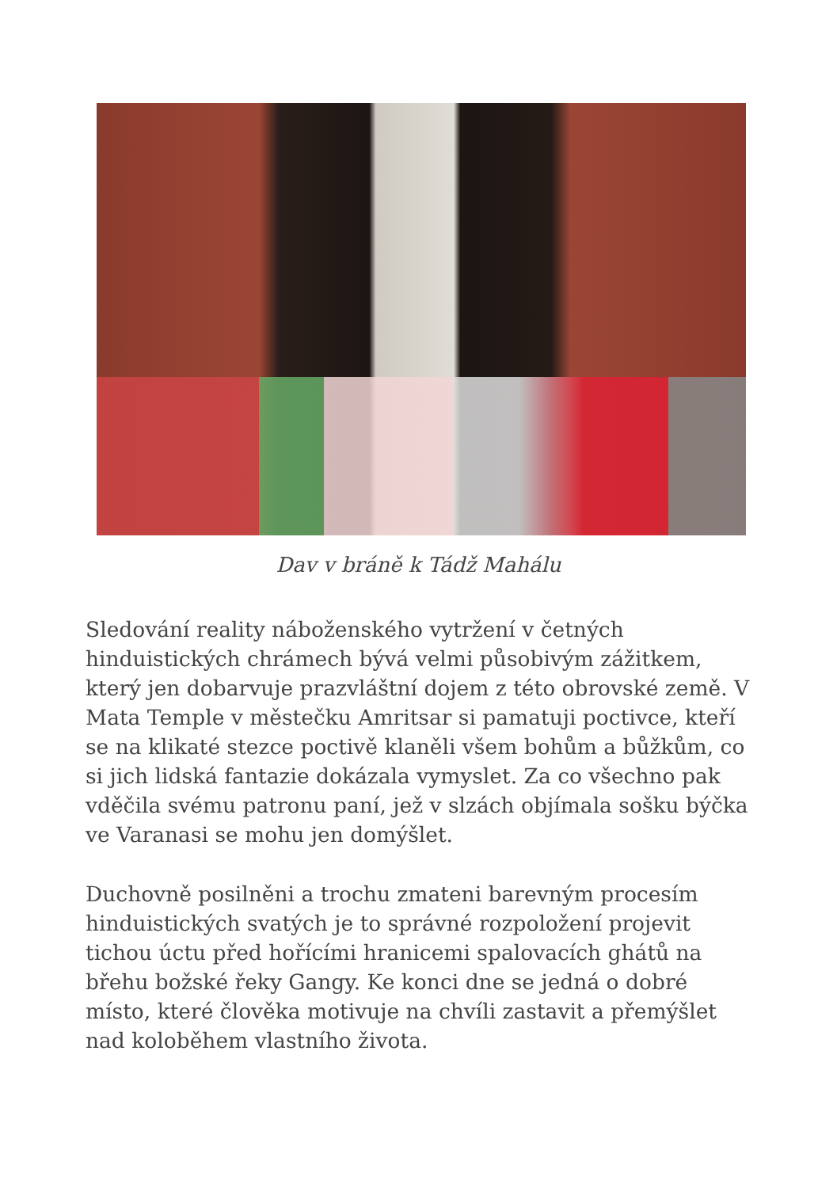Dav v bráně k Tádž Mahálu
Sledování reality náboženského vytržení v četných hinduistických chrámech bývá velmi působivým zážitkem, který jen dobarvuje prazvláštní dojem z této obrovské země. V Mata Temple v městečku Amritsar si pamatuji poctivce, kteří se na klikaté stezce poctivě klaněli všem bohům a bůžkům, co si jich lidská fantazie dokázala vymyslet. Za co všechno pak vděčila svému patronu paní, jež v slzách objímala sošku býčka ve Varanasi se mohu jen domýšlet.
Duchovně posilněni a trochu zmateni barevným procesím hinduistických svatých je to správné rozpoložení projevit tichou úctu před hořícími hranicemi spalovacích ghátů na břehu božské řeky Gangy. Ke konci dne se jedná o dobré místo, které člověka motivuje na chvíli zastavit a přemýšlet nad koloběhem vlastního života.